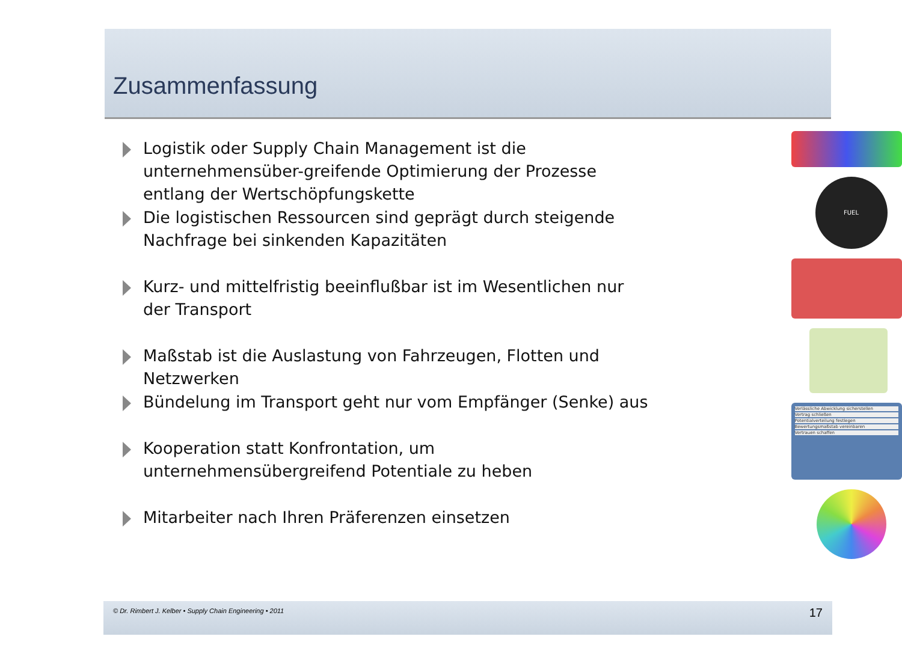Zusammenfassung
Logistik oder Supply Chain Management ist die unternehmensüber-greifende Optimierung der Prozesse entlang der Wertschöpfungskette
Die logistischen Ressourcen sind geprägt durch steigende Nachfrage bei sinkenden Kapazitäten
Kurz- und mittelfristig beeinflußbar ist im Wesentlichen nur der Transport
Maßstab ist die Auslastung von Fahrzeugen, Flotten und Netzwerken
Bündelung im Transport geht nur vom Empfänger (Senke) aus
Kooperation statt Konfrontation, um unternehmensübergreifend Potentiale zu heben
Mitarbeiter nach Ihren Präferenzen einsetzen
FUEL
Verlässliche Abwicklung sicherstellen
Vertrag schließen
Potentialverteilung festlegen
Bewertungsmaßstab vereinbaren
Vertrauen schaffen
© Dr. Rimbert J. Kelber • Supply Chain Engineering • 2011 17